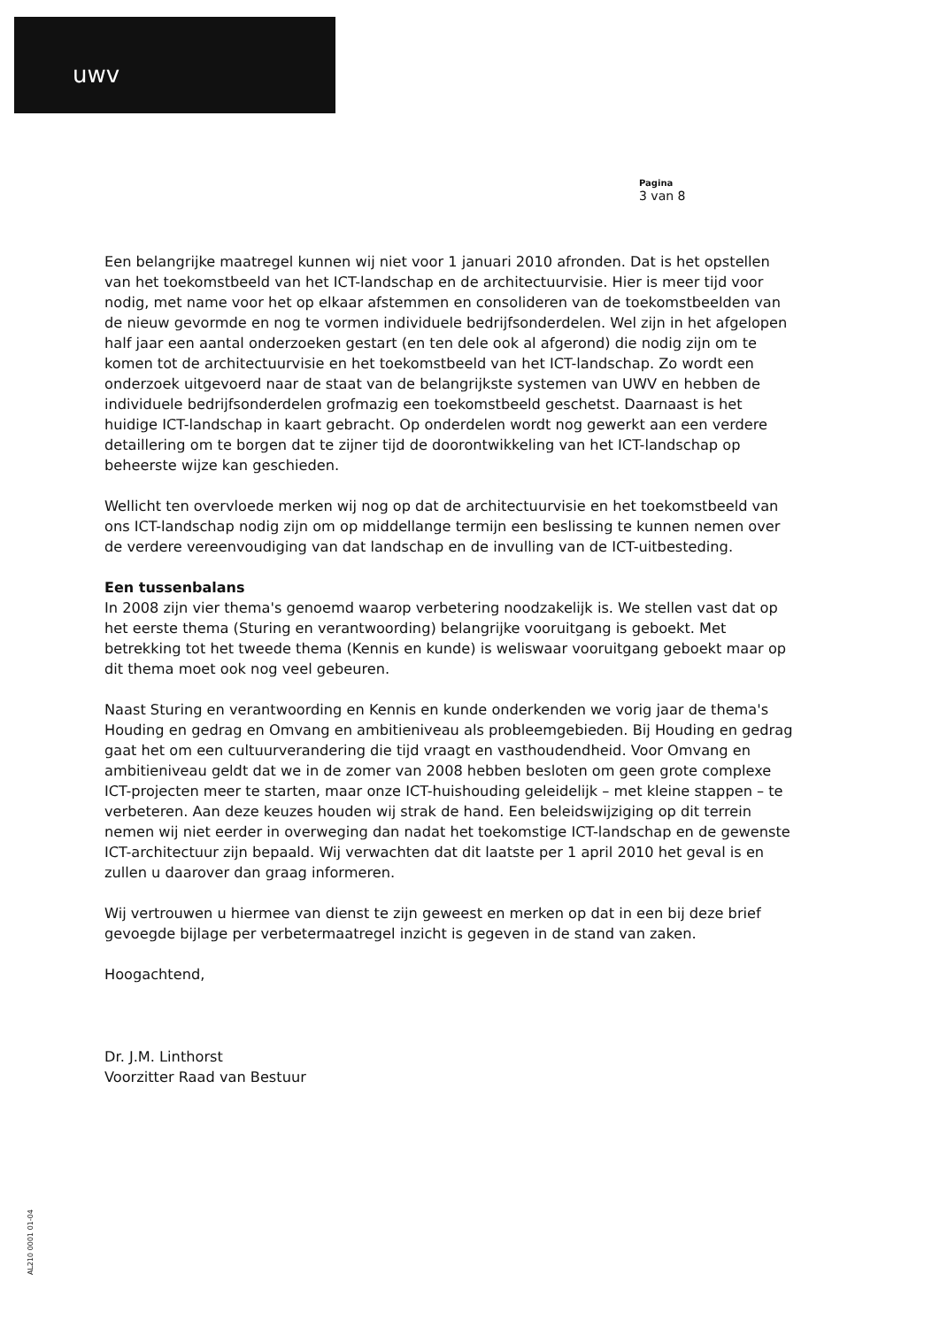uwv
Pagina
3 van 8
Een belangrijke maatregel kunnen wij niet voor 1 januari 2010 afronden. Dat is het opstellen van het toekomstbeeld van het ICT-landschap en de architectuurvisie. Hier is meer tijd voor nodig, met name voor het op elkaar afstemmen en consolideren van de toekomstbeelden van de nieuw gevormde en nog te vormen individuele bedrijfsonderdelen. Wel zijn in het afgelopen half jaar een aantal onderzoeken gestart (en ten dele ook al afgerond) die nodig zijn om te komen tot de architectuurvisie en het toekomstbeeld van het ICT-landschap. Zo wordt een onderzoek uitgevoerd naar de staat van de belangrijkste systemen van UWV en hebben de individuele bedrijfsonderdelen grofmazig een toekomstbeeld geschetst. Daarnaast is het huidige ICT-landschap in kaart gebracht. Op onderdelen wordt nog gewerkt aan een verdere detaillering om te borgen dat te zijner tijd de doorontwikkeling van het ICT-landschap op beheerste wijze kan geschieden.
Wellicht ten overvloede merken wij nog op dat de architectuurvisie en het toekomstbeeld van ons ICT-landschap nodig zijn om op middellange termijn een beslissing te kunnen nemen over de verdere vereenvoudiging van dat landschap en de invulling van de ICT-uitbesteding.
Een tussenbalans
In 2008 zijn vier thema's genoemd waarop verbetering noodzakelijk is. We stellen vast dat op het eerste thema (Sturing en verantwoording) belangrijke vooruitgang is geboekt. Met betrekking tot het tweede thema (Kennis en kunde) is weliswaar vooruitgang geboekt maar op dit thema moet ook nog veel gebeuren.
Naast Sturing en verantwoording en Kennis en kunde onderkenden we vorig jaar de thema's Houding en gedrag en Omvang en ambitieniveau als probleemgebieden. Bij Houding en gedrag gaat het om een cultuurverandering die tijd vraagt en vasthoudendheid. Voor Omvang en ambitieniveau geldt dat we in de zomer van 2008 hebben besloten om geen grote complexe ICT-projecten meer te starten, maar onze ICT-huishouding geleidelijk – met kleine stappen – te verbeteren. Aan deze keuzes houden wij strak de hand. Een beleidswijziging op dit terrein nemen wij niet eerder in overweging dan nadat het toekomstige ICT-landschap en de gewenste ICT-architectuur zijn bepaald. Wij verwachten dat dit laatste per 1 april 2010 het geval is en zullen u daarover dan graag informeren.
Wij vertrouwen u hiermee van dienst te zijn geweest en merken op dat in een bij deze brief gevoegde bijlage per verbetermaatregel inzicht is gegeven in de stand van zaken.
Hoogachtend,
Dr. J.M. Linthorst
Voorzitter Raad van Bestuur
AL210 0001 01-04